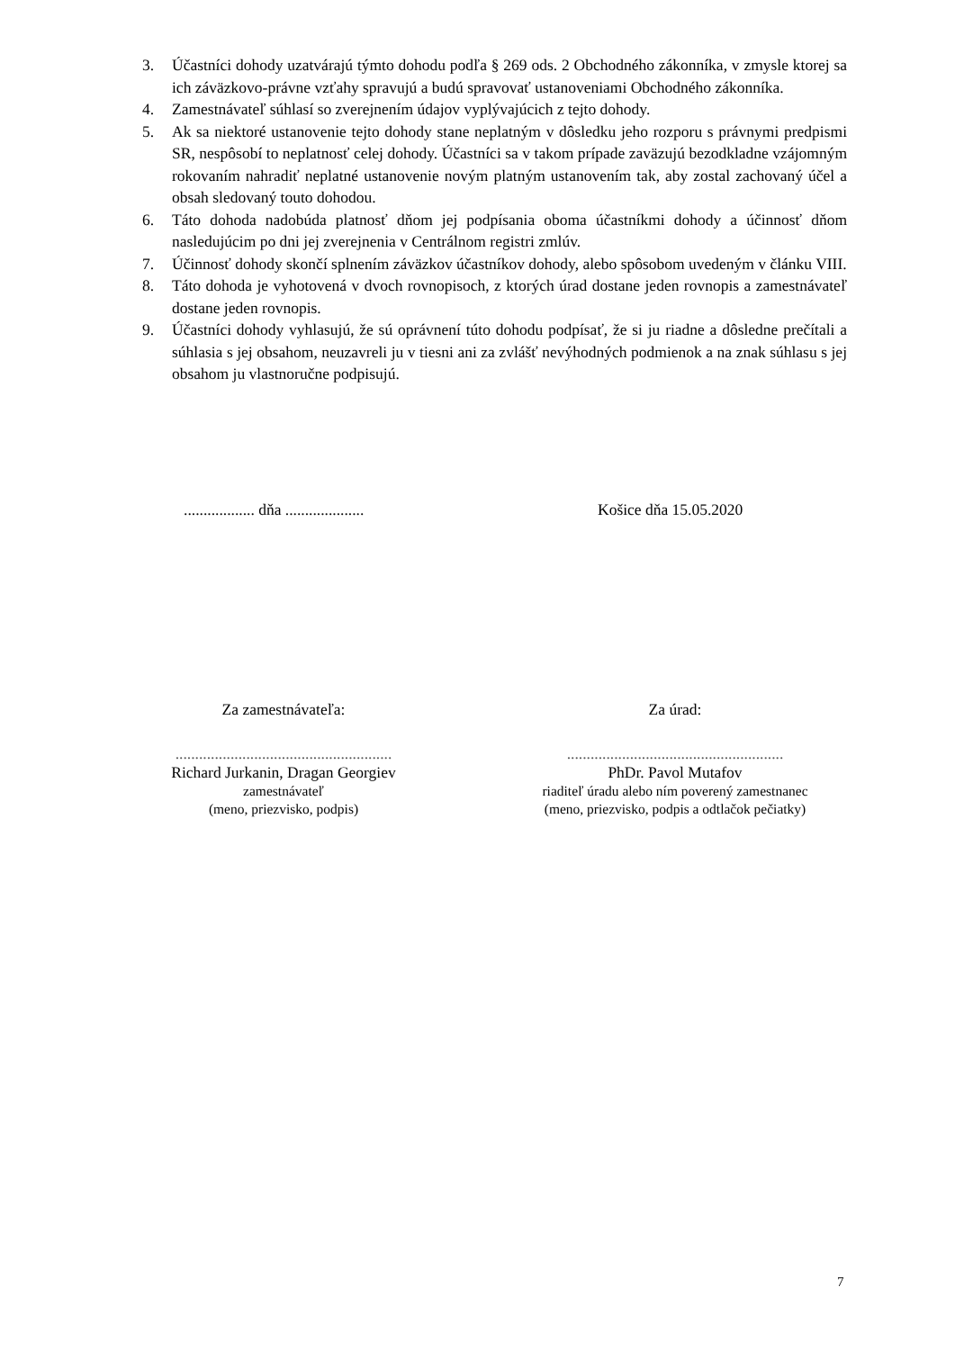3. Účastníci dohody uzatvárajú týmto dohodu podľa § 269 ods. 2 Obchodného zákonníka, v zmysle ktorej sa ich záväzkovo-právne vzťahy spravujú a budú spravovať ustanoveniami Obchodného zákonníka.
4. Zamestnávateľ súhlasí so zverejnením údajov vyplývajúcich z tejto dohody.
5. Ak sa niektoré ustanovenie tejto dohody stane neplatným v dôsledku jeho rozporu s právnymi predpismi SR, nespôsobí to neplatnosť celej dohody. Účastníci sa v takom prípade zaväzujú bezodkladne vzájomným rokovaním nahradiť neplatné ustanovenie novým platným ustanovením tak, aby zostal zachovaný účel a obsah sledovaný touto dohodou.
6. Táto dohoda nadobúda platnosť dňom jej podpísania oboma účastníkmi dohody a účinnosť dňom nasledujúcim po dni jej zverejnenia v Centrálnom registri zmlúv.
7. Účinnosť dohody skončí splnením záväzkov účastníkov dohody, alebo spôsobom uvedeným v článku VIII.
8. Táto dohoda je vyhotovená v dvoch rovnopisoch, z ktorých úrad dostane jeden rovnopis a zamestnávateľ dostane jeden rovnopis.
9. Účastníci dohody vyhlasujú, že sú oprávnení túto dohodu podpísať, že si ju riadne a dôsledne prečítali a súhlasia s jej obsahom, neuzavreli ju v tiesni ani za zvlášť nevýhodných podmienok a na znak súhlasu s jej obsahom ju vlastnoručne podpisujú.
.................. dňa .................... Košice dňa 15.05.2020
Za zamestnávateľa:
.......................................................
Richard Jurkanin, Dragan Georgiev
zamestnávateľ
(meno, priezvisko, podpis)
Za úrad:
.......................................................
PhDr. Pavol Mutafov
riaditeľ úradu alebo ním poverený zamestnanec
(meno, priezvisko, podpis a odtlačok pečiatky)
7